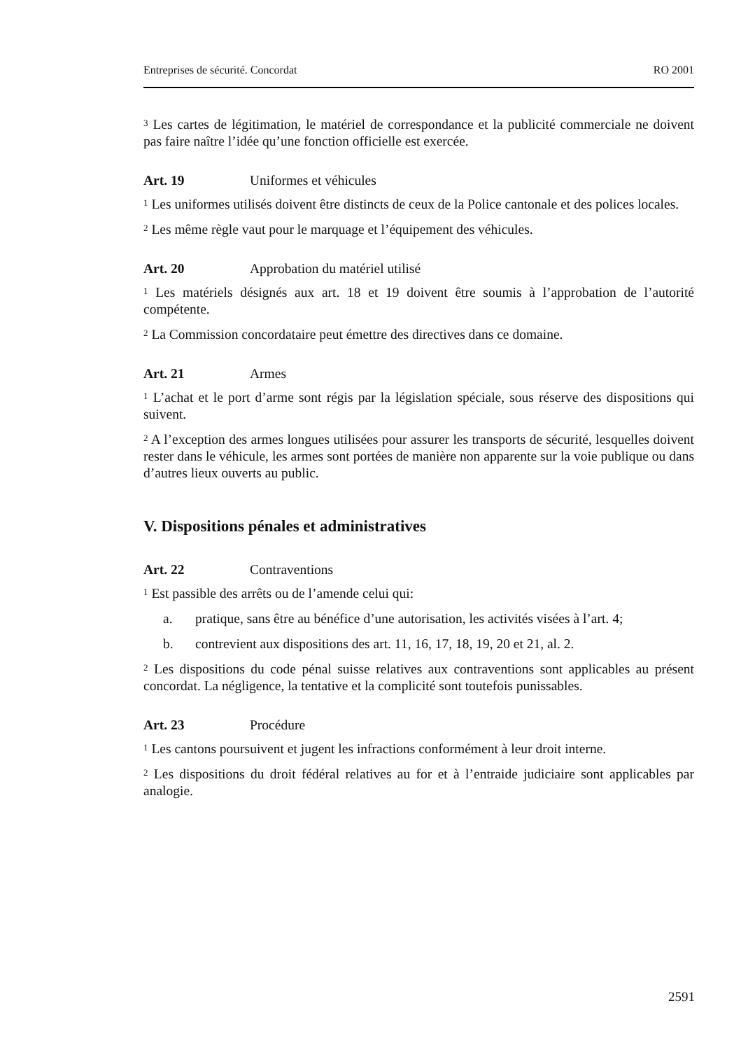Entreprises de sécurité. Concordat RO 2001
<sup>3</sup> Les cartes de légitimation, le matériel de correspondance et la publicité commerciale ne doivent pas faire naître l’idée qu’une fonction officielle est exercée.
Art. 19 Uniformes et véhicules
<sup>1</sup> Les uniformes utilisés doivent être distincts de ceux de la Police cantonale et des polices locales.
<sup>2</sup> Les même règle vaut pour le marquage et l’équipement des véhicules.
Art. 20 Approbation du matériel utilisé
<sup>1</sup> Les matériels désignés aux art. 18 et 19 doivent être soumis à l’approbation de l’autorité compétente.
<sup>2</sup> La Commission concordataire peut émettre des directives dans ce domaine.
Art. 21 Armes
<sup>1</sup> L’achat et le port d’arme sont régis par la législation spéciale, sous réserve des dispositions qui suivent.
<sup>2</sup> A l’exception des armes longues utilisées pour assurer les transports de sécurité, lesquelles doivent rester dans le véhicule, les armes sont portées de manière non apparente sur la voie publique ou dans d’autres lieux ouverts au public.
V. Dispositions pénales et administratives
Art. 22 Contraventions
<sup>1</sup> Est passible des arrêts ou de l’amende celui qui:
a. pratique, sans être au bénéfice d’une autorisation, les activités visées à l’art. 4;
b. contrevient aux dispositions des art. 11, 16, 17, 18, 19, 20 et 21, al. 2.
<sup>2</sup> Les dispositions du code pénal suisse relatives aux contraventions sont applicables au présent concordat. La négligence, la tentative et la complicité sont toutefois punissables.
Art. 23 Procédure
<sup>1</sup> Les cantons poursuivent et jugent les infractions conformément à leur droit interne.
<sup>2</sup> Les dispositions du droit fédéral relatives au for et à l’entraide judiciaire sont applicables par analogie.
2591